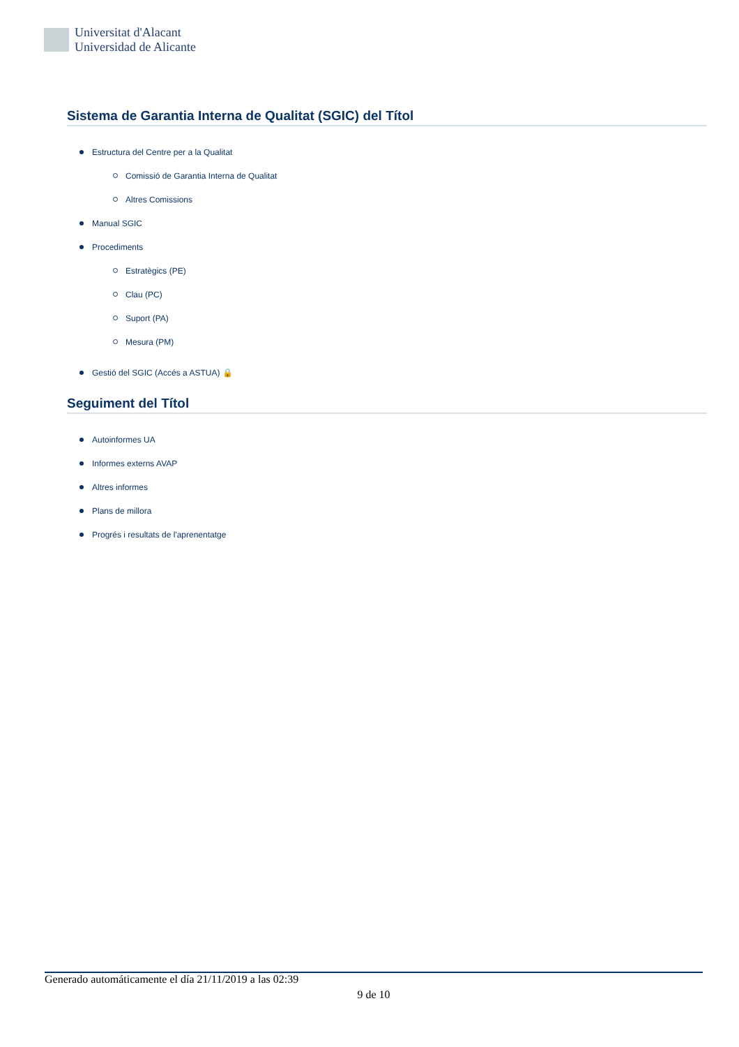Universitat d'Alacant
Universidad de Alicante
Sistema de Garantia Interna de Qualitat (SGIC) del Títol
Estructura del Centre per a la Qualitat
Comissió de Garantia Interna de Qualitat
Altres Comissions
Manual SGIC
Procediments
Estratègics (PE)
Clau (PC)
Suport (PA)
Mesura (PM)
Gestió del SGIC (Accés a ASTUA) 🔒
Seguiment del Títol
Autoinformes UA
Informes externs AVAP
Altres informes
Plans de millora
Progrés i resultats de l'aprenentatge
Generado automáticamente el día 21/11/2019 a las 02:39
9 de 10